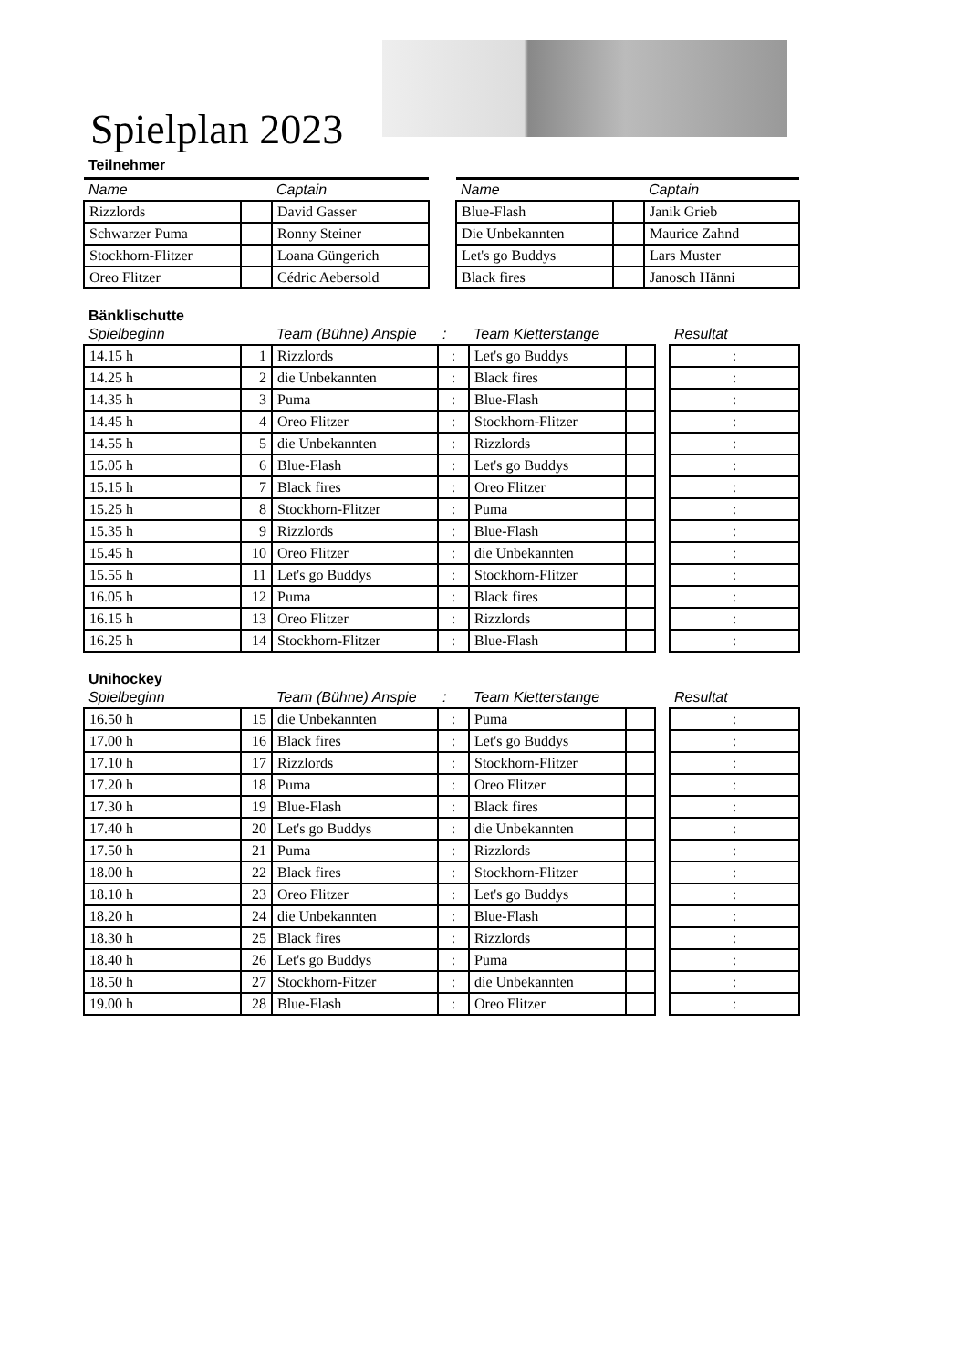Spielplan 2023
Teilnehmer
| Name | | Captain |
| Rizzlords | | David Gasser |
| Schwarzer Puma | | Ronny Steiner |
| Stockhorn-Flitzer | | Loana Güngerich |
| Oreo Flitzer | | Cédric Aebersold |
| Name | | Captain |
| Blue-Flash | | Janik Grieb |
| Die Unbekannten | | Maurice Zahnd |
| Let's go Buddys | | Lars Muster |
| Black fires | | Janosch Hänni |
Bänklischutte
| Spielbeginn | | Team (Bühne) Anspie | : | Team Kletterstange | | | Resultat |
| 14.15 h | 1 | Rizzlords | : | Let's go Buddys | | | : |
| 14.25 h | 2 | die Unbekannten | : | Black fires | | | : |
| 14.35 h | 3 | Puma | : | Blue-Flash | | | : |
| 14.45 h | 4 | Oreo Flitzer | : | Stockhorn-Flitzer | | | : |
| 14.55 h | 5 | die Unbekannten | : | Rizzlords | | | : |
| 15.05 h | 6 | Blue-Flash | : | Let's go Buddys | | | : |
| 15.15 h | 7 | Black fires | : | Oreo Flitzer | | | : |
| 15.25 h | 8 | Stockhorn-Flitzer | : | Puma | | | : |
| 15.35 h | 9 | Rizzlords | : | Blue-Flash | | | : |
| 15.45 h | 10 | Oreo Flitzer | : | die Unbekannten | | | : |
| 15.55 h | 11 | Let's go Buddys | : | Stockhorn-Flitzer | | | : |
| 16.05 h | 12 | Puma | : | Black fires | | | : |
| 16.15 h | 13 | Oreo Flitzer | : | Rizzlords | | | : |
| 16.25 h | 14 | Stockhorn-Flitzer | : | Blue-Flash | | | : |
Unihockey
| Spielbeginn | | Team (Bühne) Anspie | : | Team Kletterstange | | | Resultat |
| 16.50 h | 15 | die Unbekannten | : | Puma | | | : |
| 17.00 h | 16 | Black fires | : | Let's go Buddys | | | : |
| 17.10 h | 17 | Rizzlords | : | Stockhorn-Flitzer | | | : |
| 17.20 h | 18 | Puma | : | Oreo Flitzer | | | : |
| 17.30 h | 19 | Blue-Flash | : | Black fires | | | : |
| 17.40 h | 20 | Let's go Buddys | : | die Unbekannten | | | : |
| 17.50 h | 21 | Puma | : | Rizzlords | | | : |
| 18.00 h | 22 | Black fires | : | Stockhorn-Flitzer | | | : |
| 18.10 h | 23 | Oreo Flitzer | : | Let's go Buddys | | | : |
| 18.20 h | 24 | die Unbekannten | : | Blue-Flash | | | : |
| 18.30 h | 25 | Black fires | : | Rizzlords | | | : |
| 18.40 h | 26 | Let's go Buddys | : | Puma | | | : |
| 18.50 h | 27 | Stockhorn-Fitzer | : | die Unbekannten | | | : |
| 19.00 h | 28 | Blue-Flash | : | Oreo Flitzer | | | : |